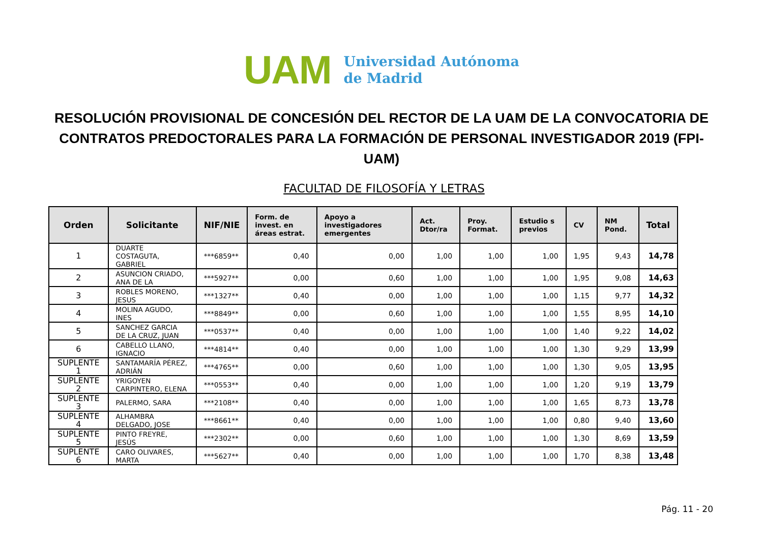UAM
Universidad Autónoma
de Madrid
RESOLUCIÓN PROVISIONAL DE CONCESIÓN DEL RECTOR DE LA UAM DE LA CONVOCATORIA DE CONTRATOS PREDOCTORALES PARA LA FORMACIÓN DE PERSONAL INVESTIGADOR 2019 (FPI-UAM)
FACULTAD DE FILOSOFÍA Y LETRAS
| Orden | Solicitante | NIF/NIE | Form. de invest. en áreas estrat. | Apoyo a investigadores emergentes | Act. Dtor/ra | Proy. Format. | Estudio s previos | CV | NM Pond. | Total |
| --- | --- | --- | --- | --- | --- | --- | --- | --- | --- | --- |
| 1 | DUARTE COSTAGUTA, GABRIEL | ***6859** | 0,40 | 0,00 | 1,00 | 1,00 | 1,00 | 1,95 | 9,43 | 14,78 |
| 2 | ASUNCION CRIADO, ANA DE LA | ***5927** | 0,00 | 0,60 | 1,00 | 1,00 | 1,00 | 1,95 | 9,08 | 14,63 |
| 3 | ROBLES MORENO, JESUS | ***1327** | 0,40 | 0,00 | 1,00 | 1,00 | 1,00 | 1,15 | 9,77 | 14,32 |
| 4 | MOLINA AGUDO, INES | ***8849** | 0,00 | 0,60 | 1,00 | 1,00 | 1,00 | 1,55 | 8,95 | 14,10 |
| 5 | SANCHEZ GARCIA DE LA CRUZ, JUAN | ***0537** | 0,40 | 0,00 | 1,00 | 1,00 | 1,00 | 1,40 | 9,22 | 14,02 |
| 6 | CABELLO LLANO, IGNACIO | ***4814** | 0,40 | 0,00 | 1,00 | 1,00 | 1,00 | 1,30 | 9,29 | 13,99 |
| SUPLENTE 1 | SANTAMARÍA PÉREZ, ADRIÁN | ***4765** | 0,00 | 0,60 | 1,00 | 1,00 | 1,00 | 1,30 | 9,05 | 13,95 |
| SUPLENTE 2 | YRIGOYEN CARPINTERO, ELENA | ***0553** | 0,40 | 0,00 | 1,00 | 1,00 | 1,00 | 1,20 | 9,19 | 13,79 |
| SUPLENTE 3 | PALERMO, SARA | ***2108** | 0,40 | 0,00 | 1,00 | 1,00 | 1,00 | 1,65 | 8,73 | 13,78 |
| SUPLENTE 4 | ALHAMBRA DELGADO, JOSE | ***8661** | 0,40 | 0,00 | 1,00 | 1,00 | 1,00 | 0,80 | 9,40 | 13,60 |
| SUPLENTE 5 | PINTO FREYRE, JESÚS | ***2302** | 0,00 | 0,60 | 1,00 | 1,00 | 1,00 | 1,30 | 8,69 | 13,59 |
| SUPLENTE 6 | CARO OLIVARES, MARTA | ***5627** | 0,40 | 0,00 | 1,00 | 1,00 | 1,00 | 1,70 | 8,38 | 13,48 |
Pág. 11 - 20